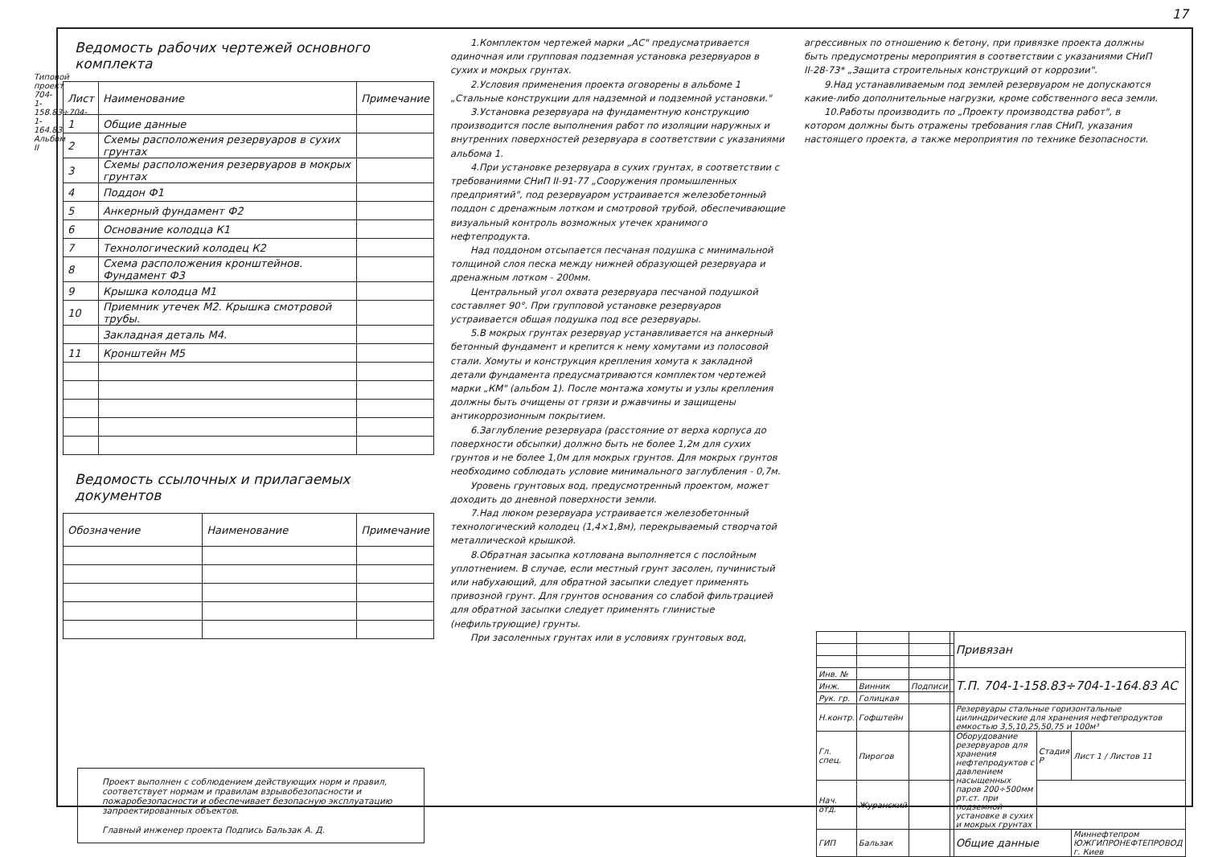17
Типовой проект 704-1-158.83÷704-1-164.83 Альбом II
Ведомость рабочих чертежей основного комплекта
| Лист | Наименование | Примечание |
| --- | --- | --- |
| 1 | Общие данные | |
| 2 | Схемы расположения резервуаров в сухих грунтах | |
| 3 | Схемы расположения резервуаров в мокрых грунтах | |
| 4 | Поддон Ф1 | |
| 5 | Анкерный фундамент Ф2 | |
| 6 | Основание колодца К1 | |
| 7 | Технологический колодец К2 | |
| 8 | Схема расположения кронштейнов. Фундамент Ф3 | |
| 9 | Крышка колодца М1 | |
| 10 | Приемник утечек М2. Крышка смотровой трубы. | |
| | Закладная деталь М4. | |
| 11 | Кронштейн М5 | |
Ведомость ссылочных и прилагаемых документов
| Обозначение | Наименование | Примечание |
| --- | --- | --- |
Проект выполнен с соблюдением действующих норм и правил, соответствует нормам и правилам взрывобезопасности и пожаробезопасности и обеспечивает безопасную эксплуатацию запроектированных объектов.
Главный инженер проекта Подпись Бальзак А. Д.
1.Комплектом чертежей марки „АС" предусматривается одиночная или групповая подземная установка резервуаров в сухих и мокрых грунтах.
2.Условия применения проекта оговорены в альбоме 1 „Стальные конструкции для надземной и подземной установки."
3.Установка резервуара на фундаментную конструкцию производится после выполнения работ по изоляции наружных и внутренних поверхностей резервуара в соответствии с указаниями альбома 1.
4.При установке резервуара в сухих грунтах, в соответствии с требованиями СНиП II-91-77 „Сооружения промышленных предприятий", под резервуаром устраивается железобетонный поддон с дренажным лотком и смотровой трубой, обеспечивающие визуальный контроль возможных утечек хранимого нефтепродукта.
Над поддоном отсыпается песчаная подушка с минимальной толщиной слоя песка между нижней образующей резервуара и дренажным лотком - 200мм.
Центральный угол охвата резервуара песчаной подушкой составляет 90°. При групповой установке резервуаров устраивается общая подушка под все резервуары.
5.В мокрых грунтах резервуар устанавливается на анкерный бетонный фундамент и крепится к нему хомутами из полосовой стали. Хомуты и конструкция крепления хомута к закладной детали фундамента предусматриваются комплектом чертежей марки „КМ" (альбом 1). После монтажа хомуты и узлы крепления должны быть очищены от грязи и ржавчины и защищены антикоррозионным покрытием.
6.Заглубление резервуара (расстояние от верха корпуса до поверхности обсыпки) должно быть не более 1,2м для сухих грунтов и не более 1,0м для мокрых грунтов. Для мокрых грунтов необходимо соблюдать условие минимального заглубления - 0,7м.
Уровень грунтовых вод, предусмотренный проектом, может доходить до дневной поверхности земли.
7.Над люком резервуара устраивается железобетонный технологический колодец (1,4×1,8м), перекрываемый створчатой металлической крышкой.
8.Обратная засыпка котлована выполняется с послойным уплотнением. В случае, если местный грунт засолен, пучинистый или набухающий, для обратной засыпки следует применять привозной грунт. Для грунтов основания со слабой фильтрацией для обратной засыпки следует применять глинистые (нефильтрующие) грунты.
При засоленных грунтах или в условиях грунтовых вод,
агрессивных по отношению к бетону, при привязке проекта должны быть предусмотрены мероприятия в соответствии с указаниями СНиП II-28-73* „Защита строительных конструкций от коррозии".
9.Над устанавливаемым под землей резервуаром не допускаются какие-либо дополнительные нагрузки, кроме собственного веса земли.
10.Работы производить по „Проекту производства работ", в котором должны быть отражены требования глав СНиП, указания настоящего проекта, а также мероприятия по технике безопасности.
| | | | | Привязан | | |
| Инв. № | | | | Т.П. 704-1-158.83÷704-1-164.83 АС | | |
| Инж. | Винник | Подписи | | | | |
| Рук. гр. | Голицкая | | | | | |
| Н.контр. | Гофштейн | | | Резервуары стальные горизонтальные цилиндрические для хранения нефтепродуктов емкостью 3,5,10,25,50,75 и 100м³ | | |
| Гл. спец. | Пирогов | | | Оборудование резервуаров для хранения нефтепродуктов с давлением насыщенных паров 200÷500мм рт.ст. при подземной установке в сухих и мокрых грунтах | Стадия Р | Лист 1 / Листов 11 |
| Нач. отд. | Журанский | | | | | |
| ГИП | Бальзак | | | Общие данные | | Миннефтепром ЮЖГИПРОНЕФТЕПРОВОД г. Киев |